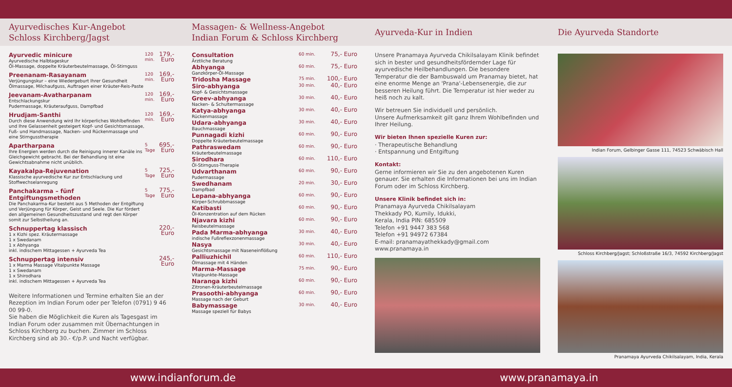Ayurvedisches Kur-Angebot
Schloss Kirchberg/Jagst
Massagen- & Wellness-Angebot
Indian Forum & Schloss Kirchberg
Ayurveda-Kur in Indien Die Ayurveda Standorte
| Ayurvedic minicure Ayurvedische Halbtageskur Öl-Massage, doppelte Kräuterbeutelmassage, Öl-Stirnguss | 120 min. | 179,- Euro |
| Preenanam-Rasayanam Verjüngungskur – eine Wiedergeburt Ihrer Gesundheit Ölmassage, Milchaufguss, Auftragen einer Kräuter-Reis-Paste | 120 min. | 169,- Euro |
| Jeevanam-Avatharpanam Entschlackungskur Pudermassage, Kräuteraufguss, Dampfbad | 120 min. | 169,- Euro |
| Hrudjam-Santhi Durch diese Anwendung wird Ihr körperliches Wohlbefinden und Ihre Gelassenheit gesteigert Kopf- und Gesichtsmassage, Fuß- und Handmassage, Nacken- und Rückenmassage und eine Stirngusstherapie | 120 min. | 169,- Euro |
| Apartharpana Ihre Energien werden durch die Reinigung innerer Kanäle ins Gleichgewicht gebracht. Bei der Behandlung ist eine Gewichtsabnahme nicht unüblich. | 5 Tage | 695,- Euro |
| Kayakalpa-Rejuvenation Klassische ayurvedische Kur zur Entschlackung und Stoffwechselanregung | 5 Tage | 725,- Euro |
| Panchakarma – fünf Entgiftungsmethoden Die Panchakarma-Kur besteht aus 5 Methoden der Entgiftung und Verjüngung für Körper, Geist und Seele. Die Kur fördert den allgemeinen Gesundheitszustand und regt den Körper somit zur Selbstheilung an. | 5 Tage | 775,- Euro |
| Schnuppertag klassisch 1 x Kizhi spez. Kräutermassage 1 x Swedanam 1 x Abhyanga inkl. indischem Mittagessen + Ayurveda Tea | | 220,- Euro |
| Schnuppertag intensiv 1 x Marma Massage Vitalpunkte Massage 1 x Swedanam 1 x Shirodhara inkl. indischem Mittagessen + Ayurveda Tea | | 245,- Euro |
Weitere Informationen und Termine erhalten Sie an der Rezeption im Indian Forum oder per Telefon (0791) 9 46 00 99-0.
Sie haben die Möglichkeit die Kuren als Tagesgast im Indian Forum oder zusammen mit Übernachtungen in Schloss Kirchberg zu buchen. Zimmer im Schloss Kirchberg sind ab 30.- €/p.P. und Nacht verfügbar.
| Consultation Ärztliche Beratung | 60 min. | 75,- Euro |
| Abhyanga Ganzkörper-Öl-Massage | 60 min. | 75,- Euro |
| Tridosha Massage | 75 min. | 100,- Euro |
| Siro-abhyanga Kopf- & Gesichtsmassage | 30 min. | 40,- Euro |
| Greev-abhyanga Nacken- & Schultermassage | 30 min. | 40,- Euro |
| Katya-abhyanga Rückenmassage | 30 min. | 40,- Euro |
| Udara-abhyanga Bauchmassage | 30 min. | 40,- Euro |
| Punnagadi kizhi Doppelte Kräuterbeutelmassage | 60 min. | 90,- Euro |
| Pathraswedam Kräuterbeutelmassage | 60 min. | 90,- Euro |
| Sirodhara Öl-Stirnguss-Therapie | 60 min. | 110,- Euro |
| Udvarthanam Pudermassage | 60 min. | 90,- Euro |
| Swedhanam Dampfbad | 20 min. | 30,- Euro |
| Lepana-abhyanga Körper-Schrubbmassage | 60 min. | 90,- Euro |
| Katibasti Öl-Konzentration auf dem Rücken | 60 min. | 90,- Euro |
| Njavara kizhi Reisbeutelmassage | 60 min. | 90,- Euro |
| Pada Marma-abhyanga indische Fußreflexzonenmassage | 30 min. | 40,- Euro |
| Nasya Gesichtsmassage mit Naseneinflößung | 30 min. | 40,- Euro |
| Palliuzhichil Ölmassage mit 4 Händen | 60 min. | 110,- Euro |
| Marma-Massage Vitalpunkte-Massage | 75 min. | 90,- Euro |
| Naranga kizhi Zitronen-Kräuterbeutelmassage | 60 min. | 90,- Euro |
| Prasoothi-abhyanga Massage nach der Geburt | 60 min. | 90,- Euro |
| Babymassage Massage speziell für Babys | 30 min. | 40,- Euro |
Unsere Pranamaya Ayurveda Chikilsalayam Klinik befindet sich in bester und gesundheitsfördernder Lage für ayurvedische Heilbehandlungen. Die besondere Temperatur die der Bambuswald um Pranamay bietet, hat eine enorme Menge an 'Prana'-Lebensenergie, die zur besseren Heilung führt. Die Temperatur ist hier weder zu heiß noch zu kalt.
Wir betreuen Sie individuell und persönlich.
Unsere Aufmerksamkeit gilt ganz Ihrem Wohlbefinden und Ihrer Heilung.
Wir bieten Ihnen spezielle Kuren zur:
· Therapeutische Behandlung
· Entspannung und Entgiftung
Kontakt:
Gerne informieren wir Sie zu den angebotenen Kuren genauer. Sie erhalten die Informationen bei uns im Indian Forum oder im Schloss Kirchberg.
Unsere Klinik befindet sich in:
Pranamaya Ayurveda Chikilsalayam
Thekkady PO, Kumily, Idukki,
Kerala, India PIN: 685509
Telefon +91 9447 383 568
Telefon +91 94972 67384
E-mail: pranamayathekkady@gmail.com
www.pranamaya.in
Indian Forum, Gelbinger Gasse 111, 74523 Schwäbisch Hall
Schloss Kirchberg/Jagst; Schloßstraße 16/3, 74592 Kirchberg/Jagst
Pranamaya Ayurveda Chikilsalayam, India, Kerala
www.indianforum.de www.pranamaya.in